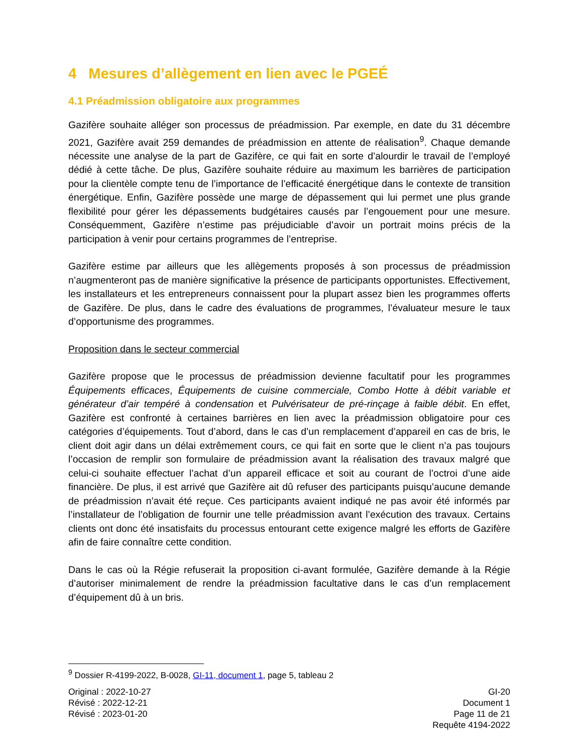4 Mesures d’allègement en lien avec le PGEÉ
4.1 Préadmission obligatoire aux programmes
Gazifère souhaite alléger son processus de préadmission. Par exemple, en date du 31 décembre 2021, Gazifère avait 259 demandes de préadmission en attente de réalisation<sup>9</sup>. Chaque demande nécessite une analyse de la part de Gazifère, ce qui fait en sorte d’alourdir le travail de l’employé dédié à cette tâche. De plus, Gazifère souhaite réduire au maximum les barrières de participation pour la clientèle compte tenu de l’importance de l’efficacité énergétique dans le contexte de transition énergétique. Enfin, Gazifère possède une marge de dépassement qui lui permet une plus grande flexibilité pour gérer les dépassements budgétaires causés par l’engouement pour une mesure. Conséquemment, Gazifère n’estime pas préjudiciable d’avoir un portrait moins précis de la participation à venir pour certains programmes de l’entreprise.
Gazifère estime par ailleurs que les allègements proposés à son processus de préadmission n’augmenteront pas de manière significative la présence de participants opportunistes. Effectivement, les installateurs et les entrepreneurs connaissent pour la plupart assez bien les programmes offerts de Gazifère. De plus, dans le cadre des évaluations de programmes, l’évaluateur mesure le taux d’opportunisme des programmes.
Proposition dans le secteur commercial
Gazifère propose que le processus de préadmission devienne facultatif pour les programmes Équipements efficaces, Équipements de cuisine commerciale, Combo Hotte à débit variable et générateur d’air tempéré à condensation et Pulvérisateur de pré-rinçage à faible débit. En effet, Gazifère est confronté à certaines barrières en lien avec la préadmission obligatoire pour ces catégories d’équipements. Tout d’abord, dans le cas d’un remplacement d’appareil en cas de bris, le client doit agir dans un délai extrêmement cours, ce qui fait en sorte que le client n’a pas toujours l’occasion de remplir son formulaire de préadmission avant la réalisation des travaux malgré que celui-ci souhaite effectuer l’achat d’un appareil efficace et soit au courant de l’octroi d’une aide financière. De plus, il est arrivé que Gazifère ait dû refuser des participants puisqu’aucune demande de préadmission n’avait été reçue. Ces participants avaient indiqué ne pas avoir été informés par l’installateur de l’obligation de fournir une telle préadmission avant l’exécution des travaux. Certains clients ont donc été insatisfaits du processus entourant cette exigence malgré les efforts de Gazifère afin de faire connaître cette condition.
Dans le cas où la Régie refuserait la proposition ci-avant formulée, Gazifère demande à la Régie d’autoriser minimalement de rendre la préadmission facultative dans le cas d’un remplacement d’équipement dû à un bris.
<sup>9</sup> Dossier R-4199-2022, B-0028, GI-11, document 1, page 5, tableau 2
Original : 2022-10-27
Révisé : 2022-12-21
Révisé : 2023-01-20
GI-20
Document 1
Page 11 de 21
Requête 4194-2022